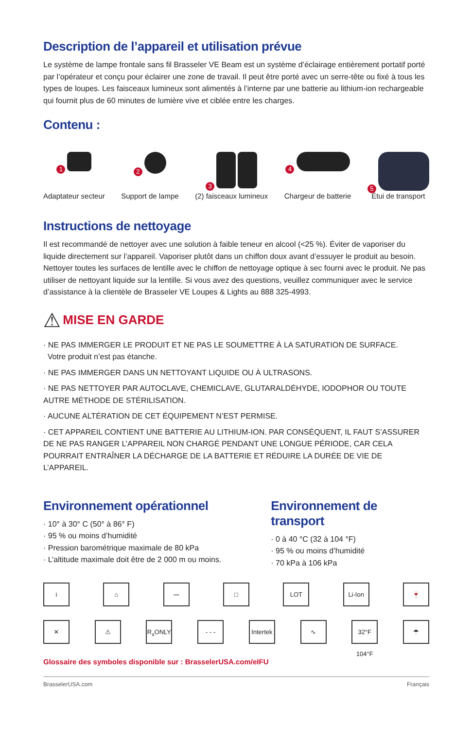Description de l’appareil et utilisation prévue
Le système de lampe frontale sans fil Brasseler VE Beam est un système d’éclairage entièrement portatif porté par l’opérateur et conçu pour éclairer une zone de travail. Il peut être porté avec un serre-tête ou fixé à tous les types de loupes. Les faisceaux lumineux sont alimentés à l’interne par une batterie au lithium-ion rechargeable qui fournit plus de 60 minutes de lumière vive et ciblée entre les charges.
Contenu :
1
Adaptateur secteur
2
Support de lampe
3
(2) faisceaux lumineux
4
Chargeur de batterie
5
Étui de transport
Instructions de nettoyage
Il est recommandé de nettoyer avec une solution à faible teneur en alcool (<25 %). Éviter de vaporiser du liquide directement sur l’appareil. Vaporiser plutôt dans un chiffon doux avant d’essuyer le produit au besoin. Nettoyer toutes les surfaces de lentille avec le chiffon de nettoyage optique à sec fourni avec le produit. Ne pas utiliser de nettoyant liquide sur la lentille. Si vous avez des questions, veuillez communiquer avec le service d’assistance à la clientèle de Brasseler VE Loupes & Lights au 888 325-4993.
⚠
MISE EN GARDE
· NE PAS IMMERGER LE PRODUIT ET NE PAS LE SOUMETTRE À LA SATURATION DE SURFACE.
Votre produit n’est pas étanche.
· NE PAS IMMERGER DANS UN NETTOYANT LIQUIDE OU À ULTRASONS.
· NE PAS NETTOYER PAR AUTOCLAVE, CHEMICLAVE, GLUTARALDÉHYDE, IODOPHOR OU TOUTE AUTRE MÉTHODE DE STÉRILISATION.
· AUCUNE ALTÉRATION DE CET ÉQUIPEMENT N’EST PERMISE.
· CET APPAREIL CONTIENT UNE BATTERIE AU LITHIUM-ION. PAR CONSÉQUENT, IL FAUT S’ASSURER DE NE PAS RANGER L’APPAREIL NON CHARGÉ PENDANT UNE LONGUE PÉRIODE, CAR CELA POURRAIT ENTRAÎNER LA DÉCHARGE DE LA BATTERIE ET RÉDUIRE LA DURÉE DE VIE DE L’APPAREIL.
Environnement opérationnel
· 10° à 30° C (50° à 86° F)
· 95 % ou moins d’humidité
· Pression barométrique maximale de 80 kPa
· L’altitude maximale doit être de 2 000 m ou moins.
Environnement de transport
· 0 à 40 °C (32 à 104 °F)
· 95 % ou moins d’humidité
· 70 kPa à 106 kPa
i ⌂ 〰 □ LOT Li-Ion 🍷
✕ ⚠ R<sub>x</sub>ONLY - - - Intertek
∿ 32°F 104°F
☂
Glossaire des symboles disponible sur : BrasselerUSA.com/eIFU
BrasselerUSA.com Français